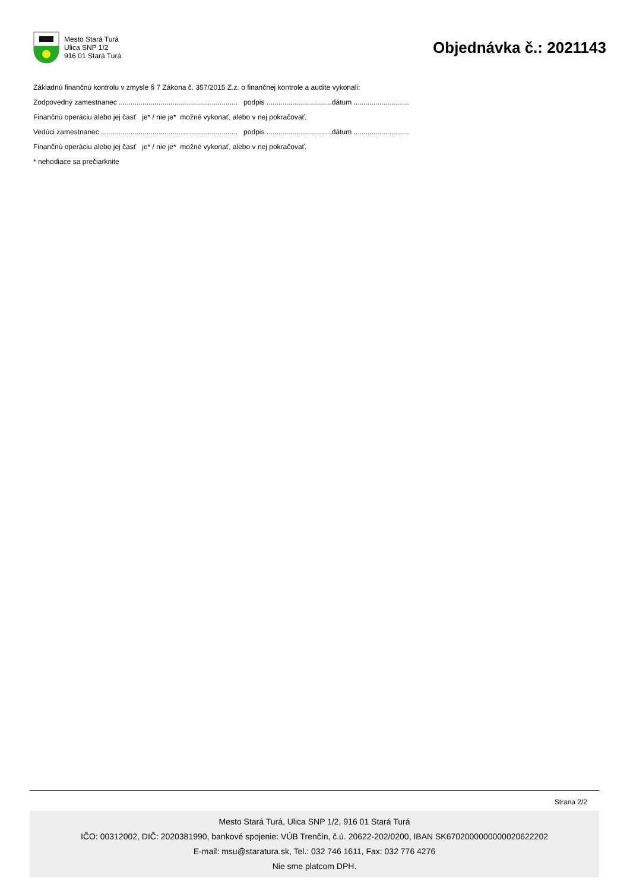Mesto Stará Turá
Ulica SNP 1/2
916 01 Stará Turá
Objednávka č.: 2021143
Základnú finančnú kontrolu v zmysle § 7 Zákona č. 357/2015 Z.z. o finančnej kontrole a audite vykonali:
Zodpovedný zamestnanec ............................................................ podpis .................................dátum ............................
Finančnú operáciu alebo jej časť je* / nie je* možné vykonať, alebo v nej pokračovať.
Vedúci zamestnanec ..................................................................... podpis .................................dátum ............................
Finančnú operáciu alebo jej časť je* / nie je* možné vykonať, alebo v nej pokračovať.
* nehodiace sa prečiarknite
Strana 2/2
Mesto Stará Turá, Ulica SNP 1/2, 916 01 Stará Turá
IČO: 00312002, DIČ: 2020381990, bankové spojenie: VÚB Trenčín, č.ú. 20622-202/0200, IBAN SK6702000000000020622202
E-mail: msu@staratura.sk, Tel.: 032 746 1611, Fax: 032 776 4276
Nie sme platcom DPH.